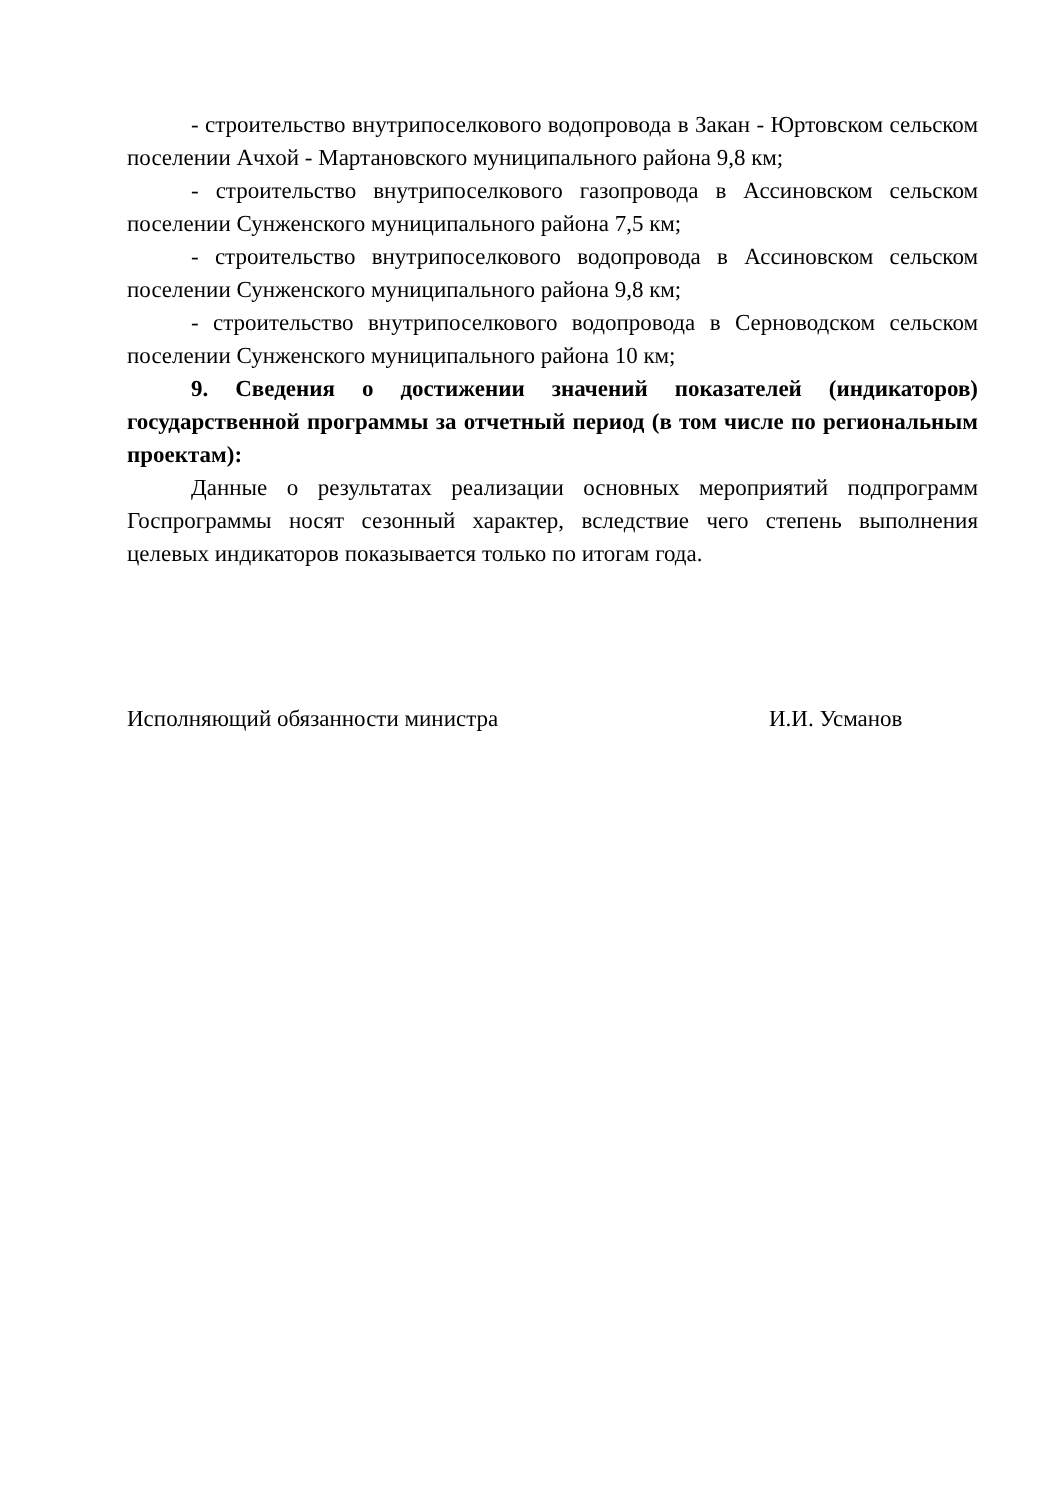- строительство внутрипоселкового водопровода в Закан - Юртовском сельском поселении Ачхой - Мартановского муниципального района 9,8 км;
- строительство внутрипоселкового газопровода в Ассиновском сельском поселении Сунженского муниципального района 7,5 км;
- строительство внутрипоселкового водопровода в Ассиновском сельском поселении Сунженского муниципального района 9,8 км;
- строительство внутрипоселкового водопровода в Серноводском сельском поселении Сунженского муниципального района 10 км;
9. Сведения о достижении значений показателей (индикаторов) государственной программы за отчетный период (в том числе по региональным проектам):
Данные о результатах реализации основных мероприятий подпрограмм Госпрограммы носят сезонный характер, вследствие чего степень выполнения целевых индикаторов показывается только по итогам года.
Исполняющий обязанности министра И.И. Усманов